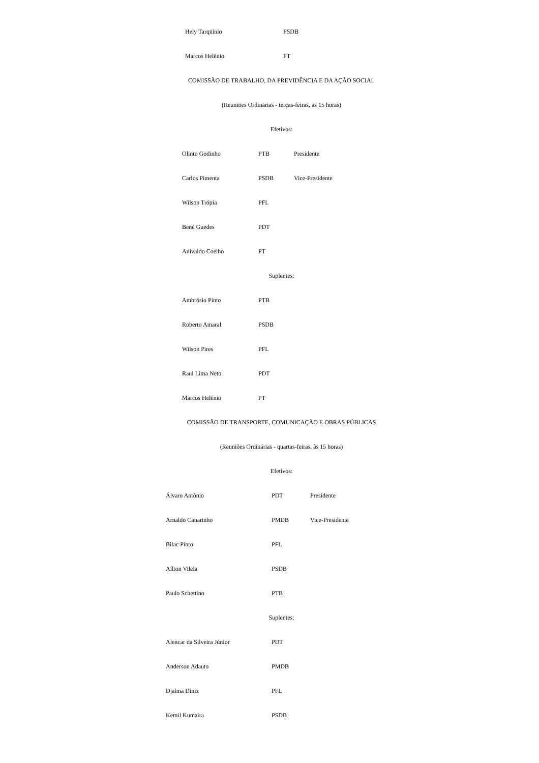Hely Tarqüínio PSDB
Marcos Helênio PT
COMISSÃO DE TRABALHO, DA PREVIDÊNCIA E DA AÇÃO SOCIAL
(Reuniões Ordinárias - terças-feiras, às 15 horas)
Efetivos:
Olinto Godinho PTB Presidente
Carlos Pimenta PSDB Vice-Presidente
Wilson Trópia PFL
Bené Guedes PDT
Anivaldo Coelho PT
Suplentes:
Ambrósio Pinto PTB
Roberto Amaral PSDB
Wilson Pires PFL
Raul Lima Neto PDT
Marcos Helênio PT
COMISSÃO DE TRANSPORTE, COMUNICAÇÃO E OBRAS PÚBLICAS
(Reuniões Ordinárias - quartas-feiras, às 15 horas)
Efetivos:
Álvaro Antônio PDT Presidente
Arnaldo Canarinho PMDB Vice-Presidente
Bilac Pinto PFL
Aílton Vilela PSDB
Paulo Schettino PTB
Suplentes:
Alencar da Silveira Júnior PDT
Anderson Adauto PMDB
Djalma Diniz PFL
Kemil Kumaira PSDB